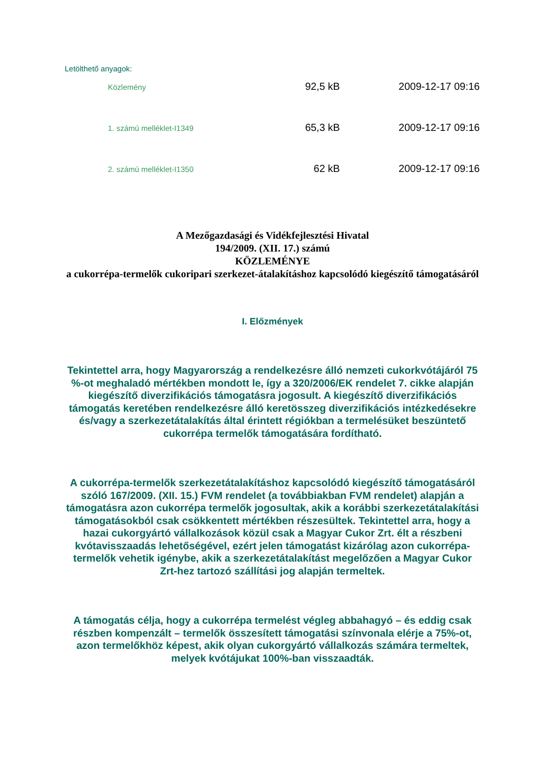Letölthető anyagok:
| Közlemény | 92,5 kB | 2009-12-17 09:16 |
| 1. számú melléklet-I1349 | 65,3 kB | 2009-12-17 09:16 |
| 2. számú melléklet-I1350 | 62 kB | 2009-12-17 09:16 |
A Mezőgazdasági és Vidékfejlesztési Hivatal
194/2009. (XII. 17.) számú
KÖZLEMÉNYE
a cukorrépa-termelők cukoripari szerkezet-átalakításhoz kapcsolódó kiegészítő támogatásáról
I. Előzmények
Tekintettel arra, hogy Magyarország a rendelkezésre álló nemzeti cukorkvótájáról 75 %-ot meghaladó mértékben mondott le, így a 320/2006/EK rendelet 7. cikke alapján kiegészítő diverzifikációs támogatásra jogosult. A kiegészítő diverzifikációs támogatás keretében rendelkezésre álló keretösszeg diverzifikációs intézkedésekre és/vagy a szerkezetátalakítás által érintett régiókban a termelésüket beszüntető cukorrépa termelők támogatására fordítható.
A cukorrépa-termelők szerkezetátalakításhoz kapcsolódó kiegészítő támogatásáról szóló 167/2009. (XII. 15.) FVM rendelet (a továbbiakban FVM rendelet) alapján a támogatásra azon cukorrépa termelők jogosultak, akik a korábbi szerkezetátalakítási támogatásokból csak csökkentett mértékben részesültek. Tekintettel arra, hogy a hazai cukorgyártó vállalkozások közül csak a Magyar Cukor Zrt. élt a részbeni kvótavisszaadás lehetőségével, ezért jelen támogatást kizárólag azon cukorrépa-termelők vehetik igénybe, akik a szerkezetátalakítást megelőzően a Magyar Cukor Zrt-hez tartozó szállítási jog alapján termeltek.
A támogatás célja, hogy a cukorrépa termelést végleg abbahagyó – és eddig csak részben kompenzált – termelők összesített támogatási színvonala elérje a 75%-ot, azon termelőkhöz képest, akik olyan cukorgyártó vállalkozás számára termeltek, melyek kvótájukat 100%-ban visszaadták.